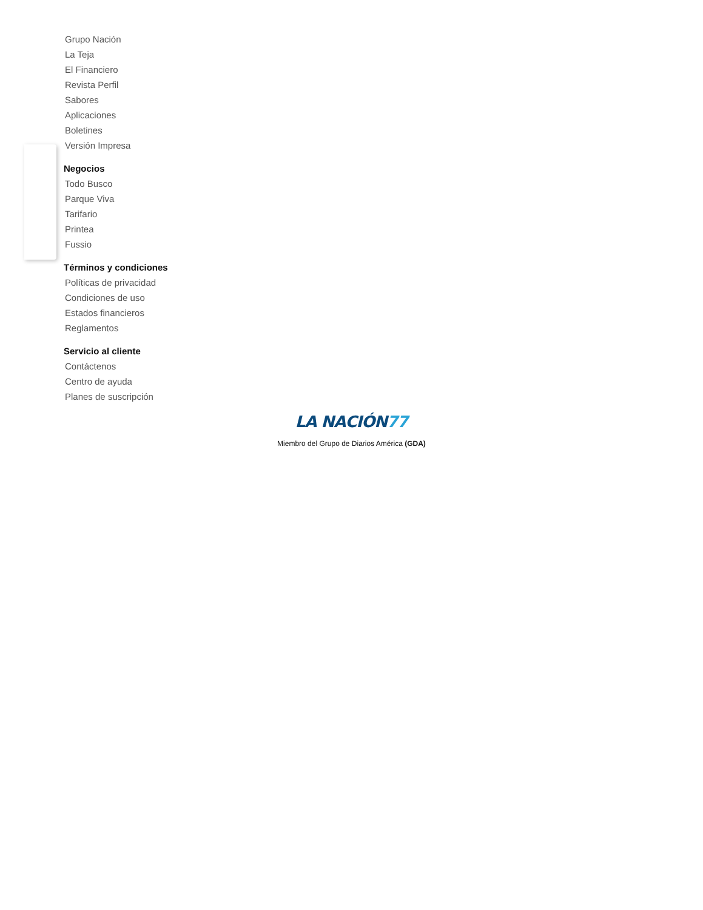Grupo Nación
La Teja
El Financiero
Revista Perfil
Sabores
Aplicaciones
Boletines
Versión Impresa
Negocios
Todo Busco
Parque Viva
Tarifario
Printea
Fussio
Términos y condiciones
Políticas de privacidad
Condiciones de uso
Estados financieros
Reglamentos
Servicio al cliente
Contáctenos
Centro de ayuda
Planes de suscripción
LA NACIÓN77
Miembro del Grupo de Diarios América (GDA)